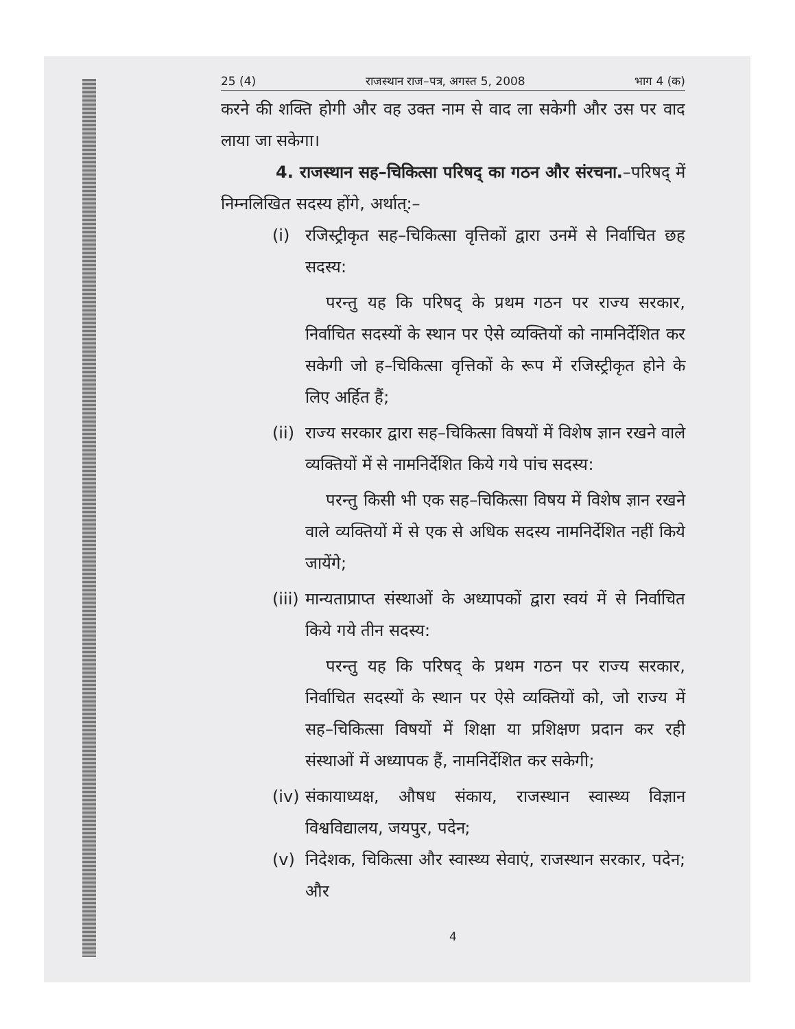25 (4) राजस्थान राज–पत्र, अगस्त 5, 2008 भाग 4 (क)
करने की शक्ति होगी और वह उक्त नाम से वाद ला सकेगी और उस पर वाद लाया जा सकेगा।
4. राजस्थान सह–चिकित्सा परिषद् का गठन और संरचना.–परिषद् में निम्नलिखित सदस्य होंगे, अर्थात्:–
(i) रजिस्ट्रीकृत सह–चिकित्सा वृत्तिकों द्वारा उनमें से निर्वाचित छह सदस्य:
परन्तु यह कि परिषद् के प्रथम गठन पर राज्य सरकार, निर्वाचित सदस्यों के स्थान पर ऐसे व्यक्तियों को नामनिर्देशित कर सकेगी जो ह–चिकित्सा वृत्तिकों के रूप में रजिस्ट्रीकृत होने के लिए अर्हित हैं;
(ii)
राज्य सरकार द्वारा सह–चिकित्सा विषयों में विशेष ज्ञान रखने वाले व्यक्तियों में से नामनिर्देशित किये गये पांच सदस्य:
परन्तु किसी भी एक सह–चिकित्सा विषय में विशेष ज्ञान रखने वाले व्यक्तियों में से एक से अधिक सदस्य नामनिर्देशित नहीं किये जायेंगे;
(iii)
मान्यताप्राप्त संस्थाओं के अध्यापकों द्वारा स्वयं में से निर्वाचित किये गये तीन सदस्य:
परन्तु यह कि परिषद् के प्रथम गठन पर राज्य सरकार, निर्वाचित सदस्यों के स्थान पर ऐसे व्यक्तियों को, जो राज्य में सह–चिकित्सा विषयों में शिक्षा या प्रशिक्षण प्रदान कर रही संस्थाओं में अध्यापक हैं, नामनिर्देशित कर सकेगी;
(iv)
संकायाध्यक्ष, औषध संकाय, राजस्थान स्वास्थ्य विज्ञान विश्वविद्यालय, जयपुर, पदेन;
(v) निदेशक, चिकित्सा और स्वास्थ्य सेवाएं, राजस्थान सरकार, पदेन; और
4